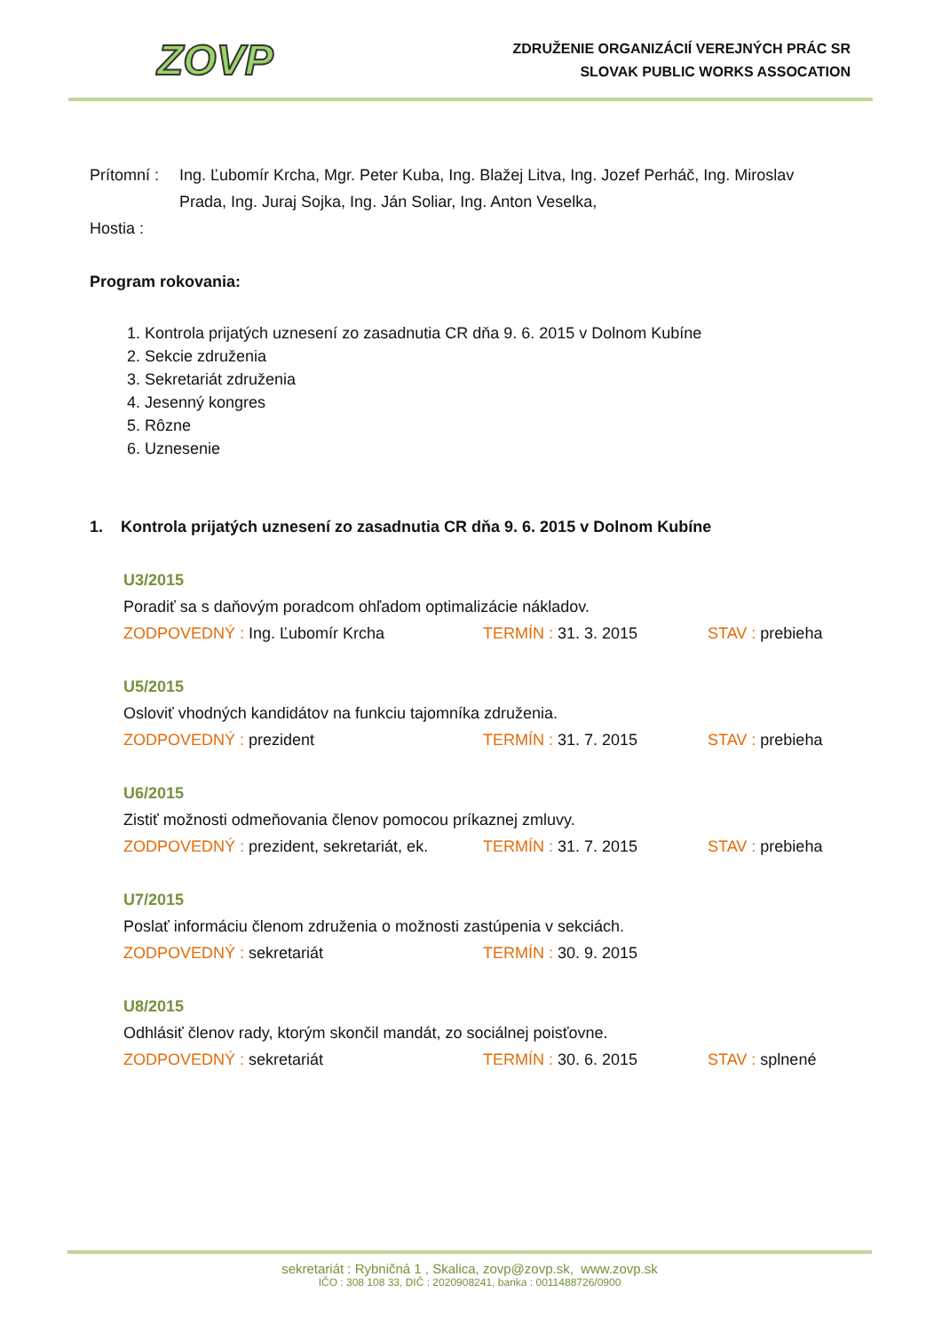ZOVP
ZDRUŽENIE ORGANIZÁCIÍ VEREJNÝCH PRÁC SR
SLOVAK PUBLIC WORKS ASSOCATION
Prítomní :
Ing. Ľubomír Krcha, Mgr. Peter Kuba, Ing. Blažej Litva, Ing. Jozef Perháč, Ing. Miroslav Prada, Ing. Juraj Sojka, Ing. Ján Soliar, Ing. Anton Veselka,
Hostia :
Program rokovania:
1. Kontrola prijatých uznesení zo zasadnutia CR dňa 9. 6. 2015 v Dolnom Kubíne
2. Sekcie združenia
3. Sekretariát združenia
4. Jesenný kongres
5. Rôzne
6. Uznesenie
1. Kontrola prijatých uznesení zo zasadnutia CR dňa 9. 6. 2015 v Dolnom Kubíne
U3/2015
Poradiť sa s daňovým poradcom ohľadom optimalizácie nákladov.
ZODPOVEDNÝ : Ing. Ľubomír Krcha TERMÍN : 31. 3. 2015 STAV : prebieha
U5/2015
Osloviť vhodných kandidátov na funkciu tajomníka združenia.
ZODPOVEDNÝ : prezident TERMÍN : 31. 7. 2015 STAV : prebieha
U6/2015
Zistiť možnosti odmeňovania členov pomocou príkaznej zmluvy.
ZODPOVEDNÝ : prezident, sekretariát, ek.
TERMÍN : 31. 7. 2015 STAV : prebieha
U7/2015
Poslať informáciu členom združenia o možnosti zastúpenia v sekciách.
ZODPOVEDNÝ : sekretariát TERMÍN : 30. 9. 2015
U8/2015
Odhlásiť členov rady, ktorým skončil mandát, zo sociálnej poisťovne.
ZODPOVEDNÝ : sekretariát TERMÍN : 30. 6. 2015 STAV : splnené
sekretariát : Rybničná 1 , Skalica, zovp@zovp.sk, www.zovp.sk
IČO : 308 108 33, DIČ : 2020908241, banka : 0011488726/0900